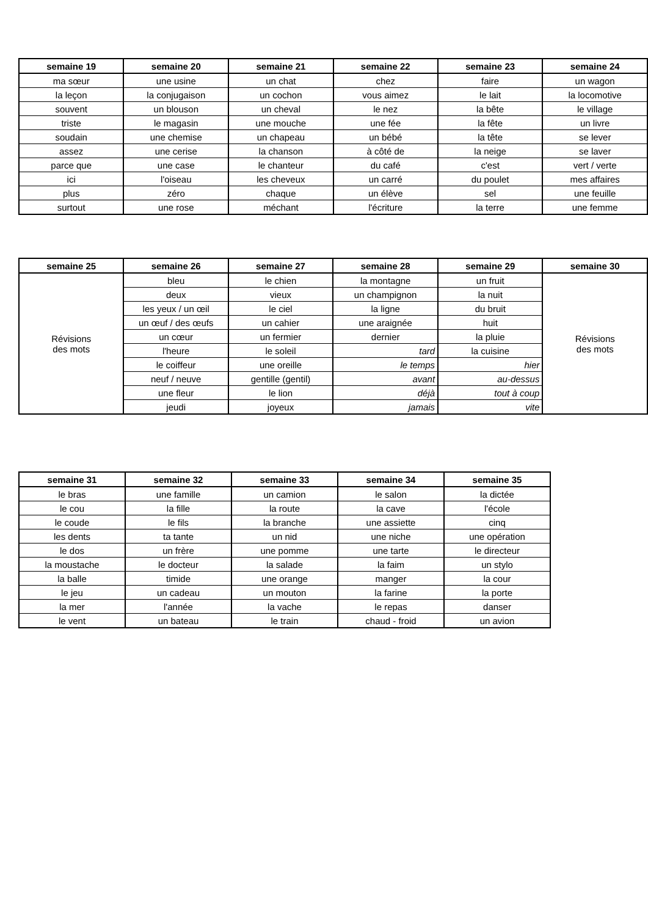| semaine 19 | semaine 20 | semaine 21 | semaine 22 | semaine 23 | semaine 24 |
| --- | --- | --- | --- | --- | --- |
| ma sœur | une usine | un chat | chez | faire | un wagon |
| la leçon | la conjugaison | un cochon | vous aimez | le lait | la locomotive |
| souvent | un blouson | un cheval | le nez | la bête | le village |
| triste | le magasin | une mouche | une fée | la fête | un livre |
| soudain | une chemise | un chapeau | un bébé | la tête | se lever |
| assez | une cerise | la chanson | à côté de | la neige | se laver |
| parce que | une case | le chanteur | du café | c'est | vert / verte |
| ici | l'oiseau | les cheveux | un carré | du poulet | mes affaires |
| plus | zéro | chaque | un élève | sel | une feuille |
| surtout | une rose | méchant | l'écriture | la terre | une femme |
| semaine 25 | semaine 26 | semaine 27 | semaine 28 | semaine 29 | semaine 30 |
| --- | --- | --- | --- | --- | --- |
| Révisions des mots | bleu | le chien | la montagne | un fruit | Révisions des mots |
| | deux | vieux | un champignon | la nuit | |
| | les yeux / un œil | le ciel | la ligne | du bruit | |
| | un œuf / des œufs | un cahier | une araignée | huit | |
| | un cœur | un fermier | dernier | la pluie | |
| | l'heure | le soleil | tard | la cuisine | |
| | le coiffeur | une oreille | le temps | hier | |
| | neuf / neuve | gentille (gentil) | avant | au-dessus | |
| | une fleur | le lion | déjà | tout à coup | |
| | jeudi | joyeux | jamais | vite | |
| semaine 31 | semaine 32 | semaine 33 | semaine 34 | semaine 35 |
| --- | --- | --- | --- | --- |
| le bras | une famille | un camion | le salon | la dictée |
| le cou | la fille | la route | la cave | l'école |
| le coude | le fils | la branche | une assiette | cinq |
| les dents | ta tante | un nid | une niche | une opération |
| le dos | un frère | une pomme | une tarte | le directeur |
| la moustache | le docteur | la salade | la faim | un stylo |
| la balle | timide | une orange | manger | la cour |
| le jeu | un cadeau | un mouton | la farine | la porte |
| la mer | l'année | la vache | le repas | danser |
| le vent | un bateau | le train | chaud - froid | un avion |